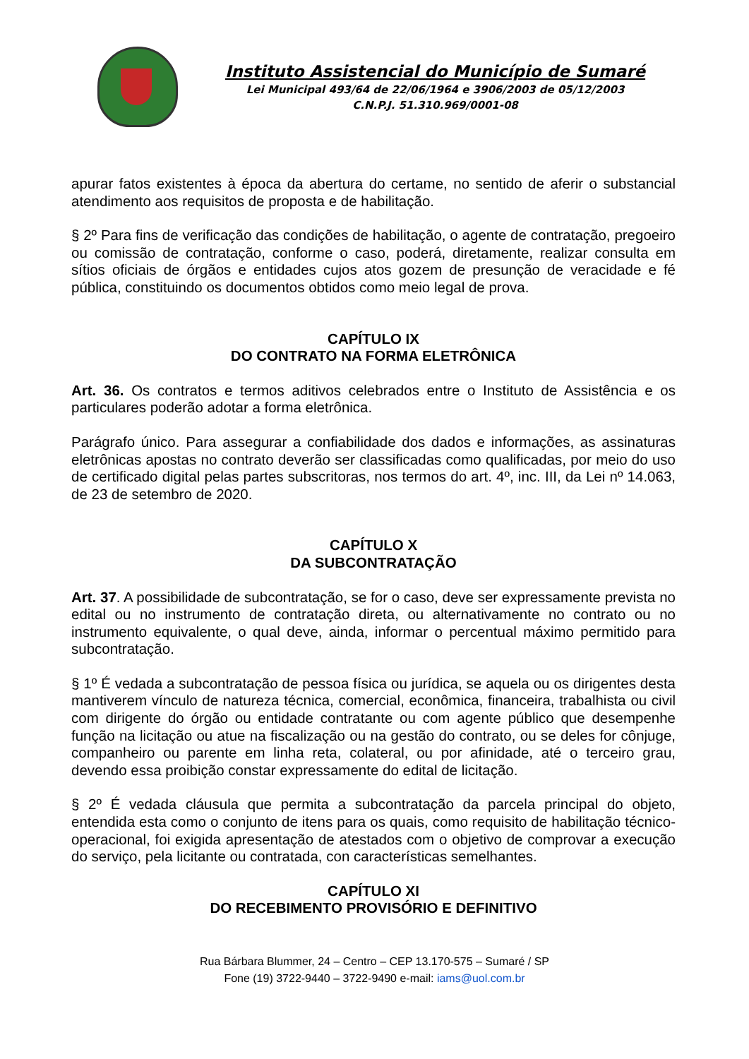Instituto Assistencial do Município de Sumaré
Lei Municipal 493/64 de 22/06/1964 e 3906/2003 de 05/12/2003
C.N.P.J. 51.310.969/0001-08
apurar fatos existentes à época da abertura do certame, no sentido de aferir o substancial atendimento aos requisitos de proposta e de habilitação.
§ 2º Para fins de verificação das condições de habilitação, o agente de contratação, pregoeiro ou comissão de contratação, conforme o caso, poderá, diretamente, realizar consulta em sítios oficiais de órgãos e entidades cujos atos gozem de presunção de veracidade e fé pública, constituindo os documentos obtidos como meio legal de prova.
CAPÍTULO IX
DO CONTRATO NA FORMA ELETRÔNICA
Art. 36. Os contratos e termos aditivos celebrados entre o Instituto de Assistência e os particulares poderão adotar a forma eletrônica.
Parágrafo único. Para assegurar a confiabilidade dos dados e informações, as assinaturas eletrônicas apostas no contrato deverão ser classificadas como qualificadas, por meio do uso de certificado digital pelas partes subscritoras, nos termos do art. 4º, inc. III, da Lei nº 14.063, de 23 de setembro de 2020.
CAPÍTULO X
DA SUBCONTRATAÇÃO
Art. 37. A possibilidade de subcontratação, se for o caso, deve ser expressamente prevista no edital ou no instrumento de contratação direta, ou alternativamente no contrato ou no instrumento equivalente, o qual deve, ainda, informar o percentual máximo permitido para subcontratação.
§ 1º É vedada a subcontratação de pessoa física ou jurídica, se aquela ou os dirigentes desta mantiverem vínculo de natureza técnica, comercial, econômica, financeira, trabalhista ou civil com dirigente do órgão ou entidade contratante ou com agente público que desempenhe função na licitação ou atue na fiscalização ou na gestão do contrato, ou se deles for cônjuge, companheiro ou parente em linha reta, colateral, ou por afinidade, até o terceiro grau, devendo essa proibição constar expressamente do edital de licitação.
§ 2º É vedada cláusula que permita a subcontratação da parcela principal do objeto, entendida esta como o conjunto de itens para os quais, como requisito de habilitação técnico-operacional, foi exigida apresentação de atestados com o objetivo de comprovar a execução do serviço, pela licitante ou contratada, con características semelhantes.
CAPÍTULO XI
DO RECEBIMENTO PROVISÓRIO E DEFINITIVO
Rua Bárbara Blummer, 24 – Centro – CEP 13.170-575 – Sumaré / SP
Fone (19) 3722-9440 – 3722-9490 e-mail: iams@uol.com.br